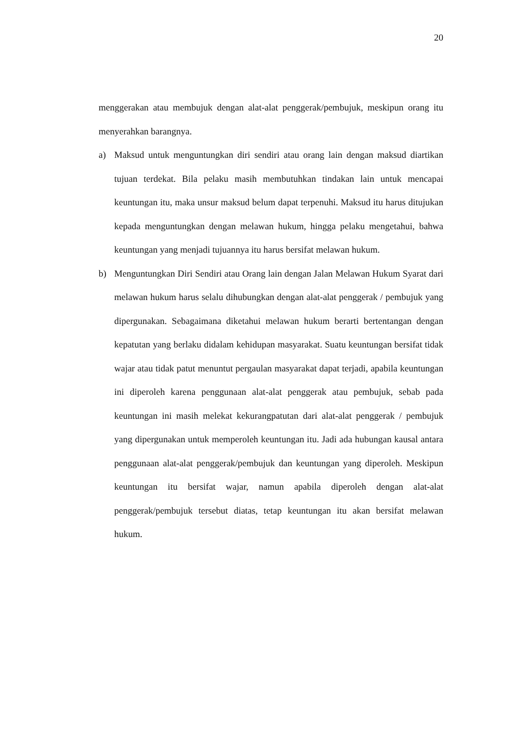20
menggerakan atau membujuk dengan alat-alat penggerak/pembujuk, meskipun orang itu menyerahkan barangnya.
a) Maksud untuk menguntungkan diri sendiri atau orang lain dengan maksud diartikan tujuan terdekat. Bila pelaku masih membutuhkan tindakan lain untuk mencapai keuntungan itu, maka unsur maksud belum dapat terpenuhi. Maksud itu harus ditujukan kepada menguntungkan dengan melawan hukum, hingga pelaku mengetahui, bahwa keuntungan yang menjadi tujuannya itu harus bersifat melawan hukum.
b) Menguntungkan Diri Sendiri atau Orang lain dengan Jalan Melawan Hukum Syarat dari melawan hukum harus selalu dihubungkan dengan alat-alat penggerak / pembujuk yang dipergunakan. Sebagaimana diketahui melawan hukum berarti bertentangan dengan kepatutan yang berlaku didalam kehidupan masyarakat. Suatu keuntungan bersifat tidak wajar atau tidak patut menuntut pergaulan masyarakat dapat terjadi, apabila keuntungan ini diperoleh karena penggunaan alat-alat penggerak atau pembujuk, sebab pada keuntungan ini masih melekat kekurangpatutan dari alat-alat penggerak / pembujuk yang dipergunakan untuk memperoleh keuntungan itu. Jadi ada hubungan kausal antara penggunaan alat-alat penggerak/pembujuk dan keuntungan yang diperoleh. Meskipun keuntungan itu bersifat wajar, namun apabila diperoleh dengan alat-alat penggerak/pembujuk tersebut diatas, tetap keuntungan itu akan bersifat melawan hukum.